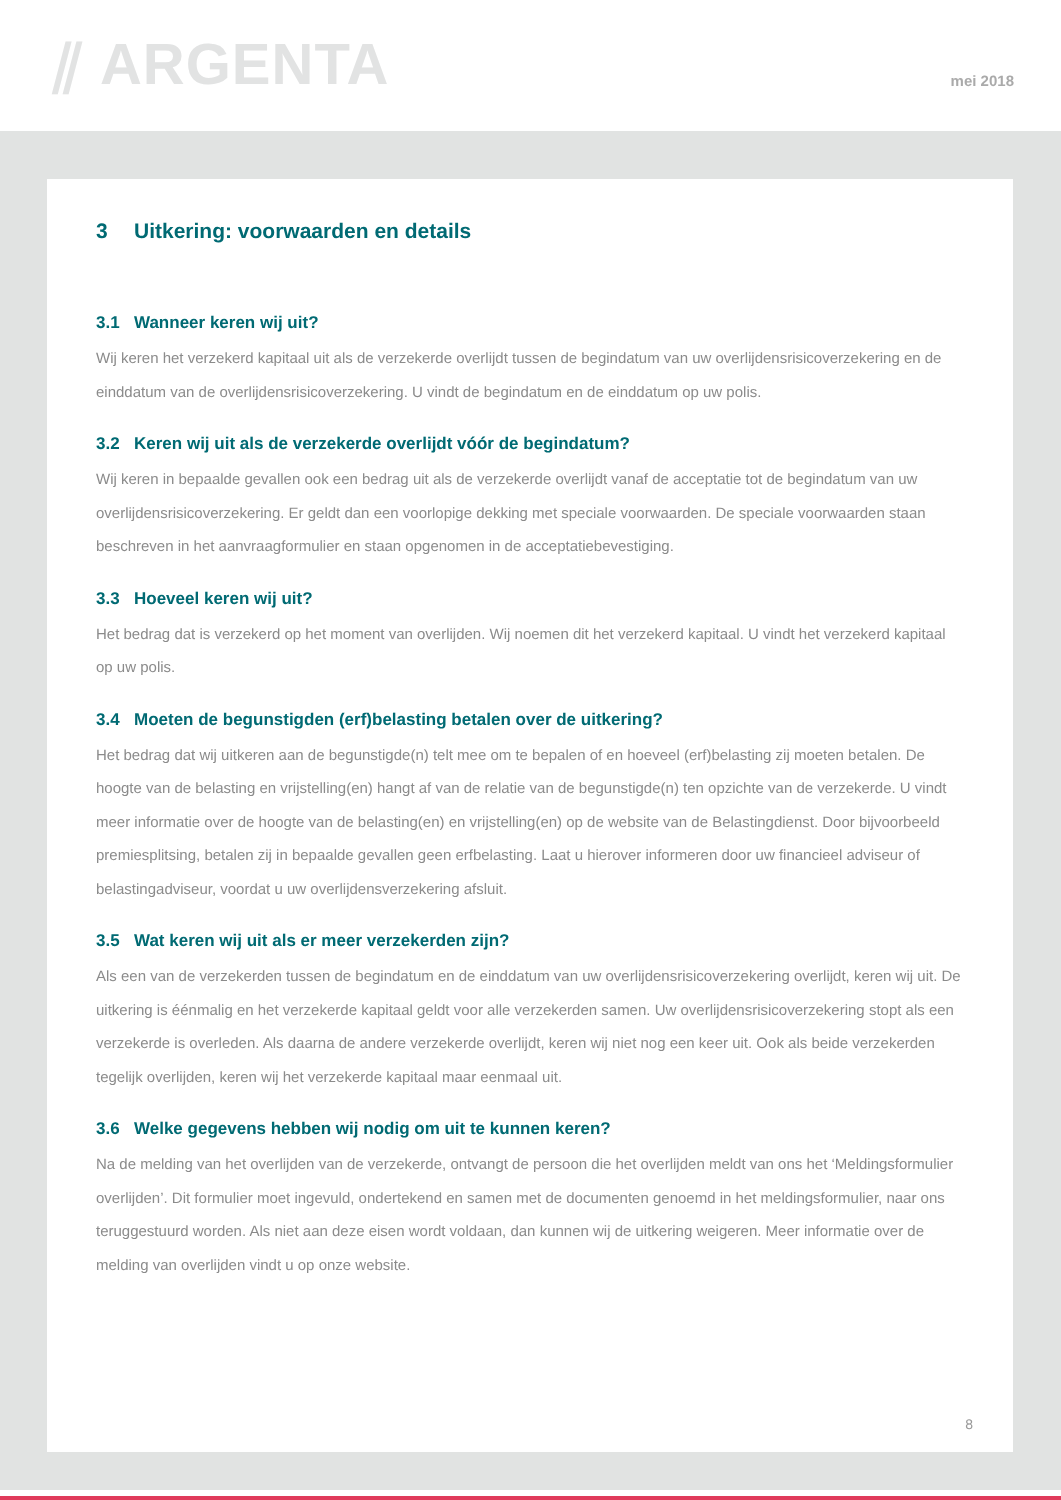⫽ ARGENTA
mei 2018
3 Uitkering: voorwaarden en details
3.1 Wanneer keren wij uit?
Wij keren het verzekerd kapitaal uit als de verzekerde overlijdt tussen de begindatum van uw overlijdensrisicoverzekering en de einddatum van de overlijdensrisicoverzekering. U vindt de begindatum en de einddatum op uw polis.
3.2 Keren wij uit als de verzekerde overlijdt vóór de begindatum?
Wij keren in bepaalde gevallen ook een bedrag uit als de verzekerde overlijdt vanaf de acceptatie tot de begindatum van uw overlijdensrisicoverzekering. Er geldt dan een voorlopige dekking met speciale voorwaarden. De speciale voorwaarden staan beschreven in het aanvraagformulier en staan opgenomen in de acceptatiebevestiging.
3.3 Hoeveel keren wij uit?
Het bedrag dat is verzekerd op het moment van overlijden. Wij noemen dit het verzekerd kapitaal. U vindt het verzekerd kapitaal op uw polis.
3.4 Moeten de begunstigden (erf)belasting betalen over de uitkering?
Het bedrag dat wij uitkeren aan de begunstigde(n) telt mee om te bepalen of en hoeveel (erf)belasting zij moeten betalen. De hoogte van de belasting en vrijstelling(en) hangt af van de relatie van de begunstigde(n) ten opzichte van de verzekerde. U vindt meer informatie over de hoogte van de belasting(en) en vrijstelling(en) op de website van de Belastingdienst. Door bijvoorbeeld premiesplitsing, betalen zij in bepaalde gevallen geen erfbelasting. Laat u hierover informeren door uw financieel adviseur of belastingadviseur, voordat u uw overlijdensverzekering afsluit.
3.5 Wat keren wij uit als er meer verzekerden zijn?
Als een van de verzekerden tussen de begindatum en de einddatum van uw overlijdensrisicoverzekering overlijdt, keren wij uit. De uitkering is éénmalig en het verzekerde kapitaal geldt voor alle verzekerden samen. Uw overlijdensrisicoverzekering stopt als een verzekerde is overleden. Als daarna de andere verzekerde overlijdt, keren wij niet nog een keer uit. Ook als beide verzekerden tegelijk overlijden, keren wij het verzekerde kapitaal maar eenmaal uit.
3.6 Welke gegevens hebben wij nodig om uit te kunnen keren?
Na de melding van het overlijden van de verzekerde, ontvangt de persoon die het overlijden meldt van ons het ‘Meldingsformulier overlijden’. Dit formulier moet ingevuld, ondertekend en samen met de documenten genoemd in het meldingsformulier, naar ons teruggestuurd worden. Als niet aan deze eisen wordt voldaan, dan kunnen wij de uitkering weigeren. Meer informatie over de melding van overlijden vindt u op onze website.
8